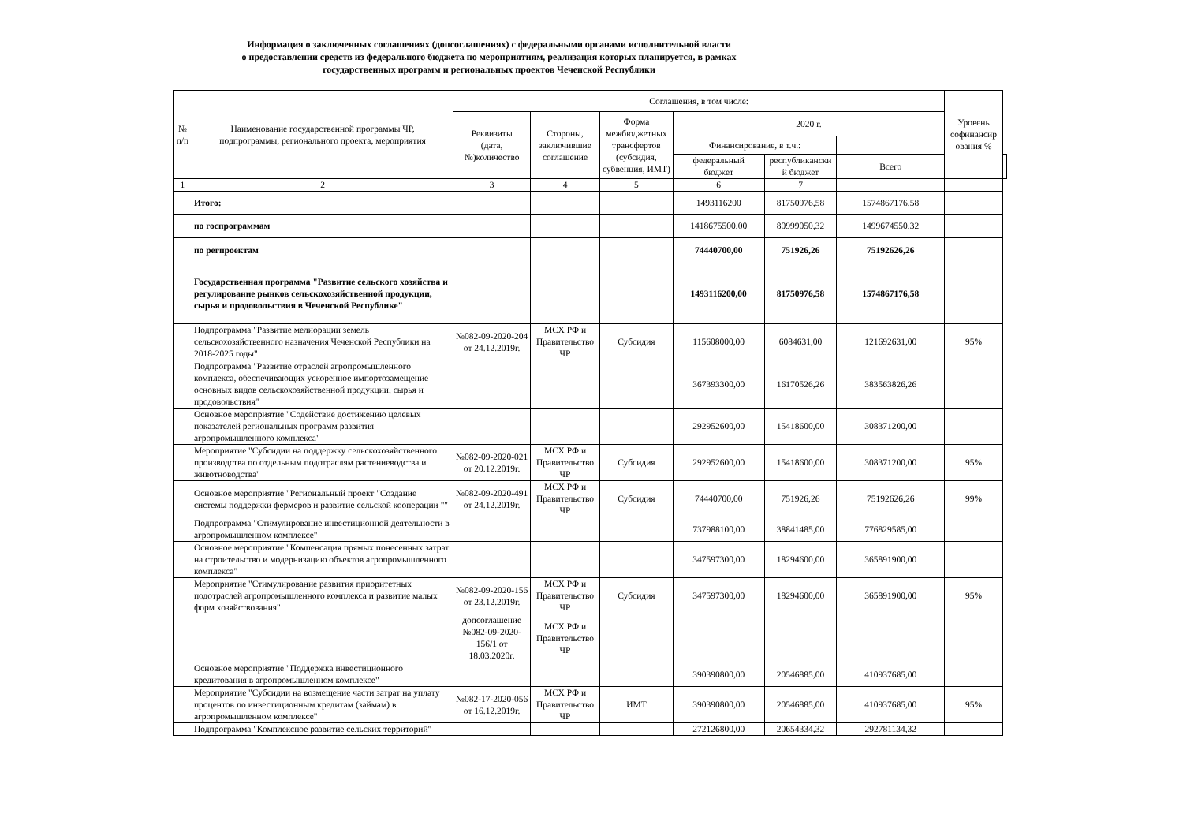Информация о заключенных соглашениях (допсоглашениях) с федеральными органами исполнительной власти
о предоставлении средств из федерального бюджета по мероприятиям, реализация которых планируется, в рамках
государственных программ и региональных проектов Чеченской Республики
| № п/п | Наименование государственной программы ЧР, подпрограммы, регионального проекта, мероприятия | Соглашения, в том числе: | | | | | | Уровень софинансир ования % | |
| --- | --- | --- | --- | --- | --- | --- | --- | --- | --- |
| | | Реквизиты (дата, №)количество | Стороны, заключившие соглашение | Форма межбюджетных трансфертов (субсидия, субвенция, ИМТ) | 2020 г. | | | | |
| | | | | | Финансирование, в т.ч.: | | | | |
| | | | | | федеральный бюджет | республикански й бюджет | Всего | | |
| 1 | 2 | 3 | 4 | 5 | 6 | 7 | | | |
| | Итого: | | | | 1493116200 | 81750976,58 | 1574867176,58 | | |
| | по госпрограммам | | | | 1418675500,00 | 80999050,32 | 1499674550,32 | | |
| | по регпроектам | | | | 74440700,00 | 751926,26 | 75192626,26 | | |
| | Государственная программа "Развитие сельского хозяйства и регулирование рынков сельскохозяйственной продукции, сырья и продовольствия в Чеченской Республике" | | | | 1493116200,00 | 81750976,58 | 1574867176,58 | | |
| | Подпрограмма "Развитие мелиорации земель сельскохозяйственного назначения Чеченской Республики на 2018-2025 годы" | №082-09-2020-204 от 24.12.2019г. | МСХ РФ и Правительство ЧР | Субсидия | 115608000,00 | 6084631,00 | 121692631,00 | 95% | |
| | Подпрограмма "Развитие отраслей агропромышленного комплекса, обеспечивающих ускоренное импортозамещение основных видов сельскохозяйственной продукции, сырья и продовольствия" | | | | 367393300,00 | 16170526,26 | 383563826,26 | | |
| | Основное мероприятие "Содействие достижению целевых показателей региональных программ развития агропромышленного комплекса" | | | | 292952600,00 | 15418600,00 | 308371200,00 | | |
| | Мероприятие "Субсидии на поддержку сельскохозяйственного производства по отдельным подотраслям растениеводства и животноводства" | №082-09-2020-021 от 20.12.2019г. | МСХ РФ и Правительство ЧР | Субсидия | 292952600,00 | 15418600,00 | 308371200,00 | 95% | |
| | Основное мероприятие "Региональный проект "Создание системы поддержки фермеров и развитие сельской кооперации "" | №082-09-2020-491 от 24.12.2019г. | МСХ РФ и Правительство ЧР | Субсидия | 74440700,00 | 751926,26 | 75192626,26 | 99% | |
| | Подпрограмма "Стимулирование инвестиционной деятельности в агропромышленном комплексе" | | | | 737988100,00 | 38841485,00 | 776829585,00 | | |
| | Основное мероприятие "Компенсация прямых понесенных затрат на строительство и модернизацию объектов агропромышленного комплекса" | | | | 347597300,00 | 18294600,00 | 365891900,00 | | |
| | Мероприятие "Стимулирование развития приоритетных подотраслей агропромышленного комплекса и развитие малых форм хозяйствования" | №082-09-2020-156 от 23.12.2019г. | МСХ РФ и Правительство ЧР | Субсидия | 347597300,00 | 18294600,00 | 365891900,00 | 95% | |
| | | допсоглашение №082-09-2020-156/1 от 18.03.2020г. | МСХ РФ и Правительство ЧР | | | | | | |
| | Основное мероприятие "Поддержка инвестиционного кредитования в агропромышленном комплексе" | | | | 390390800,00 | 20546885,00 | 410937685,00 | | |
| | Мероприятие "Субсидии на возмещение части затрат на уплату процентов по инвестиционным кредитам (займам) в агропромышленном комплексе" | №082-17-2020-056 от 16.12.2019г. | МСХ РФ и Правительство ЧР | ИМТ | 390390800,00 | 20546885,00 | 410937685,00 | 95% | |
| | Подпрограмма "Комплексное развитие сельских территорий" | | | | 272126800,00 | 20654334,32 | 292781134,32 | | |